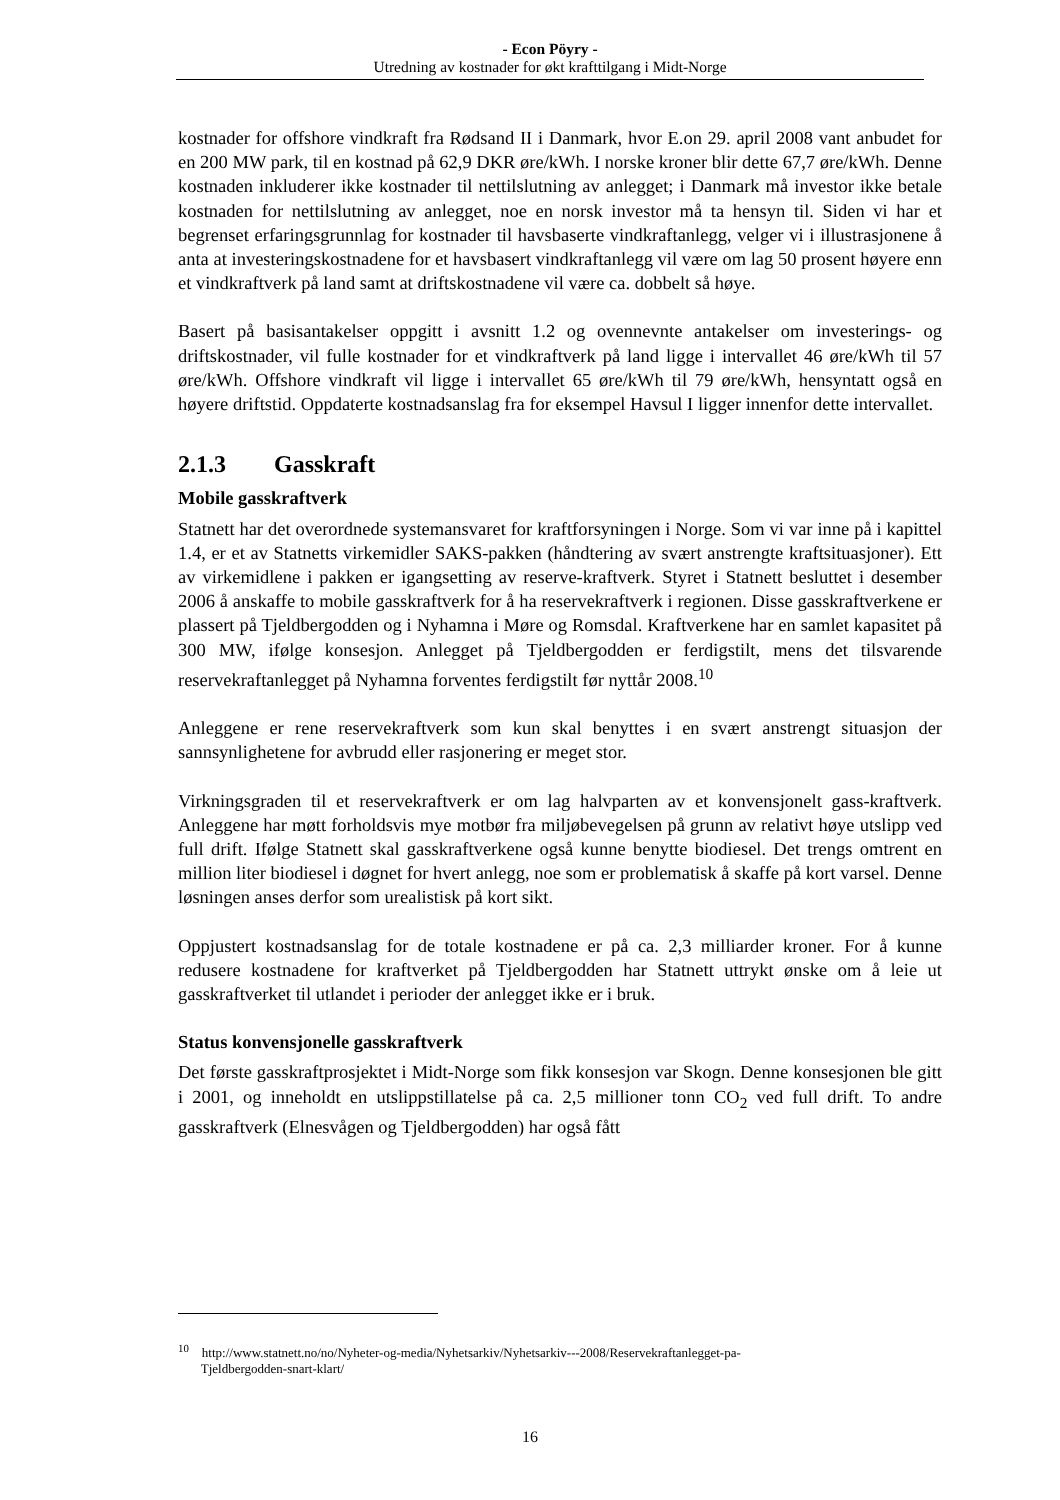- Econ Pöyry -
Utredning av kostnader for økt krafttilgang i Midt-Norge
kostnader for offshore vindkraft fra Rødsand II i Danmark, hvor E.on 29. april 2008 vant anbudet for en 200 MW park, til en kostnad på 62,9 DKR øre/kWh. I norske kroner blir dette 67,7 øre/kWh. Denne kostnaden inkluderer ikke kostnader til nettilslutning av anlegget; i Danmark må investor ikke betale kostnaden for nettilslutning av anlegget, noe en norsk investor må ta hensyn til. Siden vi har et begrenset erfaringsgrunnlag for kostnader til havsbaserte vindkraftanlegg, velger vi i illustrasjonene å anta at investeringskostnadene for et havsbasert vindkraftanlegg vil være om lag 50 prosent høyere enn et vindkraftverk på land samt at driftskostnadene vil være ca. dobbelt så høye.
Basert på basisantakelser oppgitt i avsnitt 1.2 og ovennevnte antakelser om investerings- og driftskostnader, vil fulle kostnader for et vindkraftverk på land ligge i intervallet 46 øre/kWh til 57 øre/kWh. Offshore vindkraft vil ligge i intervallet 65 øre/kWh til 79 øre/kWh, hensyntatt også en høyere driftstid. Oppdaterte kostnadsanslag fra for eksempel Havsul I ligger innenfor dette intervallet.
2.1.3 Gasskraft
Mobile gasskraftverk
Statnett har det overordnede systemansvaret for kraftforsyningen i Norge. Som vi var inne på i kapittel 1.4, er et av Statnetts virkemidler SAKS-pakken (håndtering av svært anstrengte kraftsituasjoner). Ett av virkemidlene i pakken er igangsetting av reserve-kraftverk. Styret i Statnett besluttet i desember 2006 å anskaffe to mobile gasskraftverk for å ha reservekraftverk i regionen. Disse gasskraftverkene er plassert på Tjeldbergodden og i Nyhamna i Møre og Romsdal. Kraftverkene har en samlet kapasitet på 300 MW, ifølge konsesjon. Anlegget på Tjeldbergodden er ferdigstilt, mens det tilsvarende reservekraftanlegget på Nyhamna forventes ferdigstilt før nyttår 2008.<sup>10</sup>
Anleggene er rene reservekraftverk som kun skal benyttes i en svært anstrengt situasjon der sannsynlighetene for avbrudd eller rasjonering er meget stor.
Virkningsgraden til et reservekraftverk er om lag halvparten av et konvensjonelt gass-kraftverk. Anleggene har møtt forholdsvis mye motbør fra miljøbevegelsen på grunn av relativt høye utslipp ved full drift. Ifølge Statnett skal gasskraftverkene også kunne benytte biodiesel. Det trengs omtrent en million liter biodiesel i døgnet for hvert anlegg, noe som er problematisk å skaffe på kort varsel. Denne løsningen anses derfor som urealistisk på kort sikt.
Oppjustert kostnadsanslag for de totale kostnadene er på ca. 2,3 milliarder kroner. For å kunne redusere kostnadene for kraftverket på Tjeldbergodden har Statnett uttrykt ønske om å leie ut gasskraftverket til utlandet i perioder der anlegget ikke er i bruk.
Status konvensjonelle gasskraftverk
Det første gasskraftprosjektet i Midt-Norge som fikk konsesjon var Skogn. Denne konsesjonen ble gitt i 2001, og inneholdt en utslippstillatelse på ca. 2,5 millioner tonn CO<sub>2</sub> ved full drift. To andre gasskraftverk (Elnesvågen og Tjeldbergodden) har også fått
<sup>10</sup> http://www.statnett.no/no/Nyheter-og-media/Nyhetsarkiv/Nyhetsarkiv---2008/Reservekraftanlegget-pa-
Tjeldbergodden-snart-klart/
16